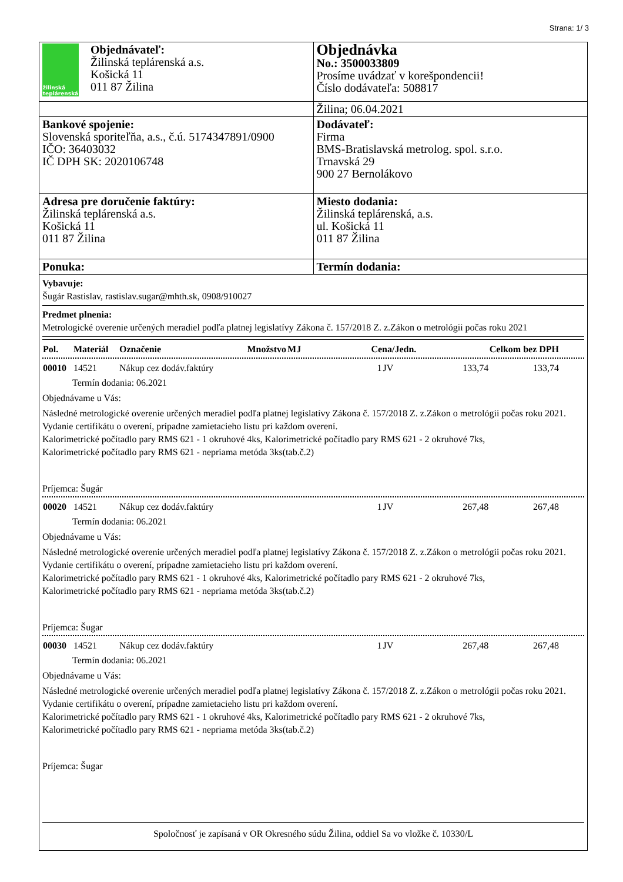Strana: 1/ 3
| žilinská teplárenská Objednávateľ: Žilinská teplárenská a.s. Košická 11 011 87 Žilina | Objednávka No.: 3500033809 Prosíme uvádzať v korešpondencii! Číslo dodávateľa: 508817 |
| | Žilina; 06.04.2021 |
| Bankové spojenie: Slovenská sporiteľňa, a.s., č.ú. 5174347891/0900 IČO: 36403032 IČ DPH SK: 2020106748 | Dodávateľ: Firma BMS-Bratislavská metrolog. spol. s.r.o. Trnavská 29 900 27 Bernolákovo |
| Adresa pre doručenie faktúry: Žilinská teplárenská a.s. Košická 11 011 87 Žilina | Miesto dodania: Žilinská teplárenská, a.s. ul. Košická 11 011 87 Žilina |
| Ponuka: | Termín dodania: |
Vybavuje:
Šugár Rastislav, rastislav.sugar@mhth.sk, 0908/910027
Predmet plnenia:
Metrologické overenie určených meradiel podľa platnej legislatívy Zákona č. 157/2018 Z. z.Zákon o metrológii počas roku 2021
| Pol. | Materiál | Označenie | Množstvo | MJ | Cena/Jedn. | Celkom bez DPH | |
| --- | --- | --- | --- | --- | --- | --- | --- |
| 00010 | 14521 | Nákup cez dodáv.faktúry | 1 | JV | 133,74 | 133,74 | |
Termín dodania: 06.2021
Objednávame u Vás:
Následné metrologické overenie určených meradiel podľa platnej legislatívy Zákona č. 157/2018 Z. z.Zákon o metrológii počas roku 2021. Vydanie certifikátu o overení, prípadne zamietacieho listu pri každom overení.
Kalorimetrické počítadlo pary RMS 621 - 1 okruhové 4ks, Kalorimetrické počítadlo pary RMS 621 - 2 okruhové 7ks,
Kalorimetrické počítadlo pary RMS 621 - nepriama metóda 3ks(tab.č.2)
Príjemca: Šugár
| 00020 | 14521 | Nákup cez dodáv.faktúry | 1 | JV | 267,48 | 267,48 | |
Termín dodania: 06.2021
Objednávame u Vás:
Následné metrologické overenie určených meradiel podľa platnej legislatívy Zákona č. 157/2018 Z. z.Zákon o metrológii počas roku 2021. Vydanie certifikátu o overení, prípadne zamietacieho listu pri každom overení.
Kalorimetrické počítadlo pary RMS 621 - 1 okruhové 4ks, Kalorimetrické počítadlo pary RMS 621 - 2 okruhové 7ks,
Kalorimetrické počítadlo pary RMS 621 - nepriama metóda 3ks(tab.č.2)
Príjemca: Šugar
| 00030 | 14521 | Nákup cez dodáv.faktúry | 1 | JV | 267,48 | 267,48 | |
Termín dodania: 06.2021
Objednávame u Vás:
Následné metrologické overenie určených meradiel podľa platnej legislatívy Zákona č. 157/2018 Z. z.Zákon o metrológii počas roku 2021. Vydanie certifikátu o overení, prípadne zamietacieho listu pri každom overení.
Kalorimetrické počítadlo pary RMS 621 - 1 okruhové 4ks, Kalorimetrické počítadlo pary RMS 621 - 2 okruhové 7ks,
Kalorimetrické počítadlo pary RMS 621 - nepriama metóda 3ks(tab.č.2)
Príjemca: Šugar
Spoločnosť je zapísaná v OR Okresného súdu Žilina, oddiel Sa vo vložke č. 10330/L